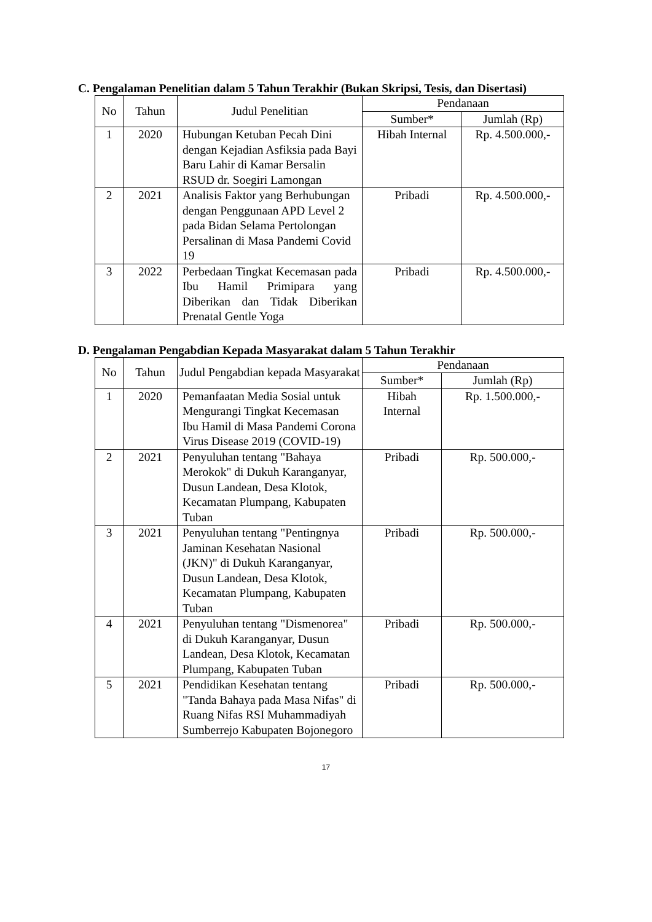C. Pengalaman Penelitian dalam 5 Tahun Terakhir (Bukan Skripsi, Tesis, dan Disertasi)
| No | Tahun | Judul Penelitian | Pendanaan | |
| --- | --- | --- | --- | --- |
| | | | Sumber* | Jumlah (Rp) |
| 1 | 2020 | Hubungan Ketuban Pecah Dini dengan Kejadian Asfiksia pada Bayi Baru Lahir di Kamar Bersalin RSUD dr. Soegiri Lamongan | Hibah Internal | Rp. 4.500.000,- |
| 2 | 2021 | Analisis Faktor yang Berhubungan dengan Penggunaan APD Level 2 pada Bidan Selama Pertolongan Persalinan di Masa Pandemi Covid 19 | Pribadi | Rp. 4.500.000,- |
| 3 | 2022 | Perbedaan Tingkat Kecemasan pada Ibu Hamil Primipara yang Diberikan dan Tidak Diberikan Prenatal Gentle Yoga | Pribadi | Rp. 4.500.000,- |
D. Pengalaman Pengabdian Kepada Masyarakat dalam 5 Tahun Terakhir
| No | Tahun | Judul Pengabdian kepada Masyarakat | Pendanaan | |
| --- | --- | --- | --- | --- |
| | | | Sumber* | Jumlah (Rp) |
| 1 | 2020 | Pemanfaatan Media Sosial untuk Mengurangi Tingkat Kecemasan Ibu Hamil di Masa Pandemi Corona Virus Disease 2019 (COVID-19) | Hibah Internal | Rp. 1.500.000,- |
| 2 | 2021 | Penyuluhan tentang "Bahaya Merokok" di Dukuh Karanganyar, Dusun Landean, Desa Klotok, Kecamatan Plumpang, Kabupaten Tuban | Pribadi | Rp. 500.000,- |
| 3 | 2021 | Penyuluhan tentang "Pentingnya Jaminan Kesehatan Nasional (JKN)" di Dukuh Karanganyar, Dusun Landean, Desa Klotok, Kecamatan Plumpang, Kabupaten Tuban | Pribadi | Rp. 500.000,- |
| 4 | 2021 | Penyuluhan tentang "Dismenorea" di Dukuh Karanganyar, Dusun Landean, Desa Klotok, Kecamatan Plumpang, Kabupaten Tuban | Pribadi | Rp. 500.000,- |
| 5 | 2021 | Pendidikan Kesehatan tentang "Tanda Bahaya pada Masa Nifas" di Ruang Nifas RSI Muhammadiyah Sumberrejo Kabupaten Bojonegoro | Pribadi | Rp. 500.000,- |
17